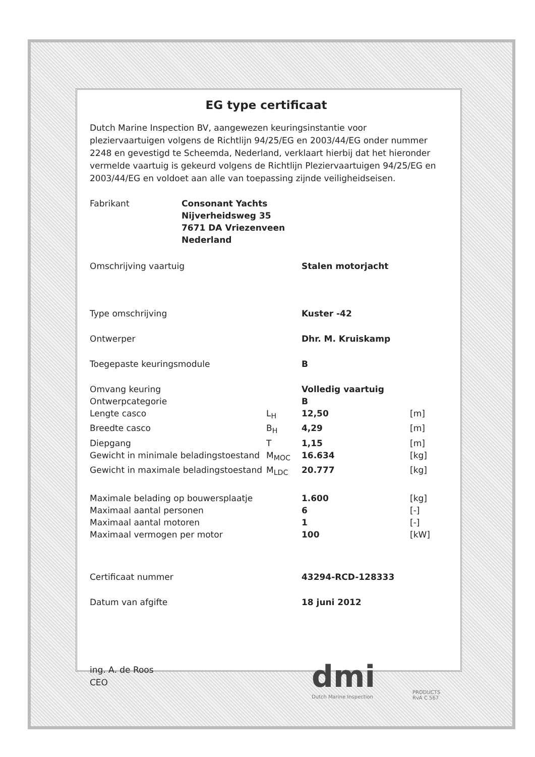EG type certificaat
Dutch Marine Inspection BV, aangewezen keuringsinstantie voor pleziervaartuigen volgens de Richtlijn 94/25/EG en 2003/44/EG onder nummer 2248 en gevestigd te Scheemda, Nederland, verklaart hierbij dat het hieronder vermelde vaartuig is gekeurd volgens de Richtlijn Pleziervaartuigen 94/25/EG en 2003/44/EG en voldoet aan alle van toepassing zijnde veiligheidseisen.
| Fabrikant | Consonant Yachts Nijverheidsweg 35 7671 DA Vriezenveen Nederland |
| Omschrijving vaartuig | | Stalen motorjacht | |
| Type omschrijving | | Kuster -42 | |
| Ontwerper | | Dhr. M. Kruiskamp | |
| Toegepaste keuringsmodule | | B | |
| Omvang keuring | | Volledig vaartuig | |
| Ontwerpcategorie | | B | |
| Lengte casco | L<sub>H</sub> | 12,50 | [m] |
| Breedte casco | B<sub>H</sub> | 4,29 | [m] |
| Diepgang | T | 1,15 | [m] |
| Gewicht in minimale beladingstoestand | M<sub>MOC</sub> | 16.634 | [kg] |
| Gewicht in maximale beladingstoestand | M<sub>LDC</sub> | 20.777 | [kg] |
| Maximale belading op bouwersplaatje | | 1.600 | [kg] |
| Maximaal aantal personen | | 6 | [-] |
| Maximaal aantal motoren | | 1 | [-] |
| Maximaal vermogen per motor | | 100 | [kW] |
| Certificaat nummer | | 43294-RCD-128333 | |
| Datum van afgifte | | 18 juni 2012 | |
ing. A. de Roos
CEO
dmi
Dutch Marine Inspection
PRODUCTS
RvA C 567